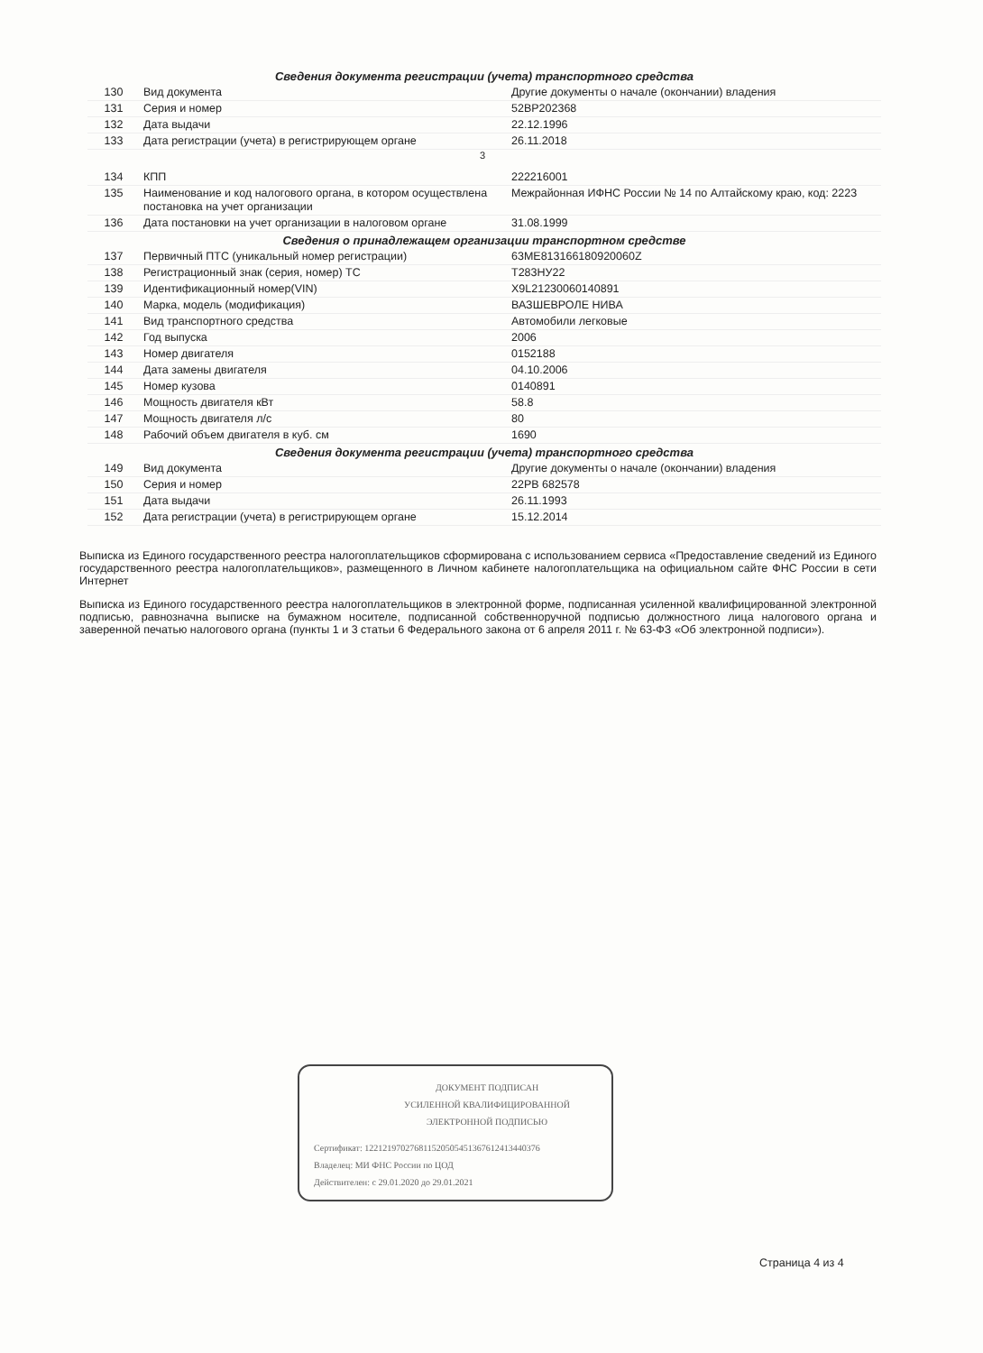| Сведения документа регистрации (учета) транспортного средства | | |
| --- | --- | --- |
| 130 | Вид документа | Другие документы о начале (окончании) владения |
| 131 | Серия и номер | 52ВР202368 |
| 132 | Дата выдачи | 22.12.1996 |
| 133 | Дата регистрации (учета) в регистрирующем органе | 26.11.2018 |
3
| 134 | КПП | 222216001 |
| 135 | Наименование и код налогового органа, в котором осуществлена постановка на учет организации | Межрайонная ИФНС России № 14 по Алтайскому краю, код: 2223 |
| 136 | Дата постановки на учет организации в налоговом органе | 31.08.1999 |
| Сведения о принадлежащем организации транспортном средстве | | |
| 137 | Первичный ПТС (уникальный номер регистрации) | 63МЕ813166180920060Z |
| 138 | Регистрационный знак (серия, номер) ТС | Т283НУ22 |
| 139 | Идентификационный номер(VIN) | X9L21230060140891 |
| 140 | Марка, модель (модификация) | ВАЗШЕВРОЛЕ НИВА |
| 141 | Вид транспортного средства | Автомобили легковые |
| 142 | Год выпуска | 2006 |
| 143 | Номер двигателя | 0152188 |
| 144 | Дата замены двигателя | 04.10.2006 |
| 145 | Номер кузова | 0140891 |
| 146 | Мощность двигателя кВт | 58.8 |
| 147 | Мощность двигателя л/с | 80 |
| 148 | Рабочий объем двигателя в куб. см | 1690 |
| Сведения документа регистрации (учета) транспортного средства | | |
| 149 | Вид документа | Другие документы о начале (окончании) владения |
| 150 | Серия и номер | 22РВ 682578 |
| 151 | Дата выдачи | 26.11.1993 |
| 152 | Дата регистрации (учета) в регистрирующем органе | 15.12.2014 |
Выписка из Единого государственного реестра налогоплательщиков сформирована с использованием сервиса «Предоставление сведений из Единого государственного реестра налогоплательщиков», размещенного в Личном кабинете налогоплательщика на официальном сайте ФНС России в сети Интернет
Выписка из Единого государственного реестра налогоплательщиков в электронной форме, подписанная усиленной квалифицированной электронной подписью, равнозначна выписке на бумажном носителе, подписанной собственноручной подписью должностного лица налогового органа и заверенной печатью налогового органа (пункты 1 и 3 статьи 6 Федерального закона от 6 апреля 2011 г. № 63-ФЗ «Об электронной подписи»).
ДОКУМЕНТ ПОДПИСАН
УСИЛЕННОЙ КВАЛИФИЦИРОВАННОЙ
ЭЛЕКТРОННОЙ ПОДПИСЬЮ
Сертификат: 1221219702768115205054513676124134403​76
Владелец: МИ ФНС России по ЦОД
Действителен: с 29.01.2020 до 29.01.2021
Страница 4 из 4